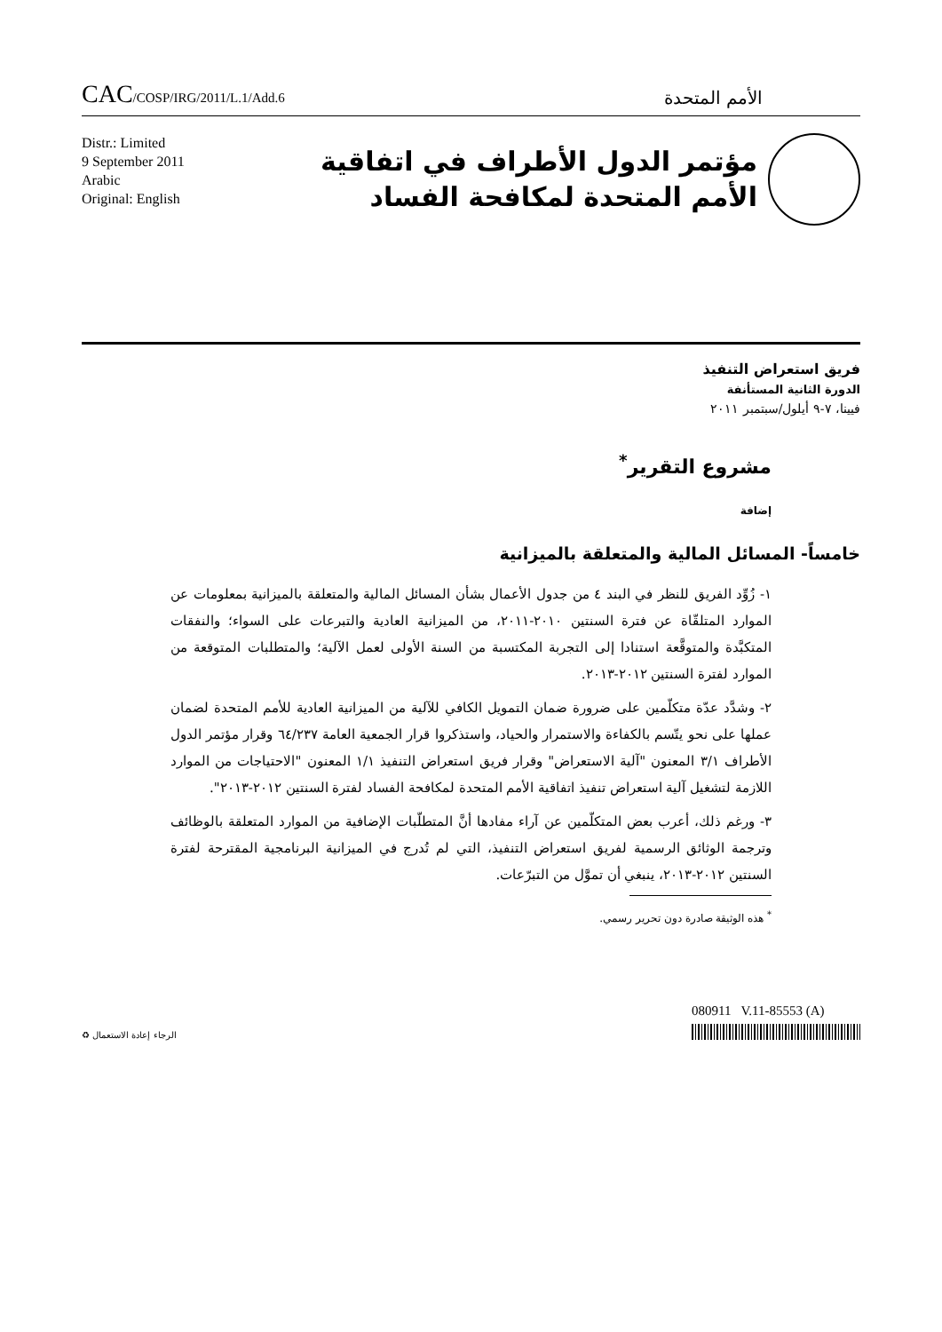CAC/COSP/IRG/2011/L.1/Add.6
الأمم المتحدة
Distr.: Limited
9 September 2011
Arabic
Original: English
مؤتمر الدول الأطراف في اتفاقية
الأمم المتحدة لمكافحة الفساد
فريق استعراض التنفيذ
الدورة الثانية المستأنفة
فيينا، ٧-٩ أيلول/سبتمبر ٢٠١١
مشروع التقرير<sup>*</sup>
إضافة
خامساً- المسائل المالية والمتعلقة بالميزانية
١- زُوِّد الفريق للنظر في البند ٤ من جدول الأعمال بشأن المسائل المالية والمتعلقة بالميزانية بمعلومات عن الموارد المتلقّاة عن فترة السنتين ٢٠١٠-٢٠١١، من الميزانية العادية والتبرعات على السواء؛ والنفقات المتكبَّدة والمتوقَّعة استنادا إلى التجربة المكتسبة من السنة الأولى لعمل الآلية؛ والمتطلبات المتوقعة من الموارد لفترة السنتين ٢٠١٢-٢٠١٣.
٢- وشدَّد عدّة متكلّمين على ضرورة ضمان التمويل الكافي للآلية من الميزانية العادية للأمم المتحدة لضمان عملها على نحو يتّسم بالكفاءة والاستمرار والحياد، واستذكروا قرار الجمعية العامة ٦٤/٢٣٧ وقرار مؤتمر الدول الأطراف ٣/١ المعنون "آلية الاستعراض" وقرار فريق استعراض التنفيذ ١/١ المعنون "الاحتياجات من الموارد اللازمة لتشغيل آلية استعراض تنفيذ اتفاقية الأمم المتحدة لمكافحة الفساد لفترة السنتين ٢٠١٢-٢٠١٣".
٣- ورغم ذلك، أعرب بعض المتكلّمين عن آراء مفادها أنَّ المتطلّبات الإضافية من الموارد المتعلقة بالوظائف وترجمة الوثائق الرسمية لفريق استعراض التنفيذ، التي لم تُدرج في الميزانية البرنامجية المقترحة لفترة السنتين ٢٠١٢-٢٠١٣، ينبغي أن تموَّل من التبرّعات.
<sup>*</sup> هذه الوثيقة صادرة دون تحرير رسمي.
الرجاء إعادة الاستعمال ♻
080911 V.11-85553 (A)